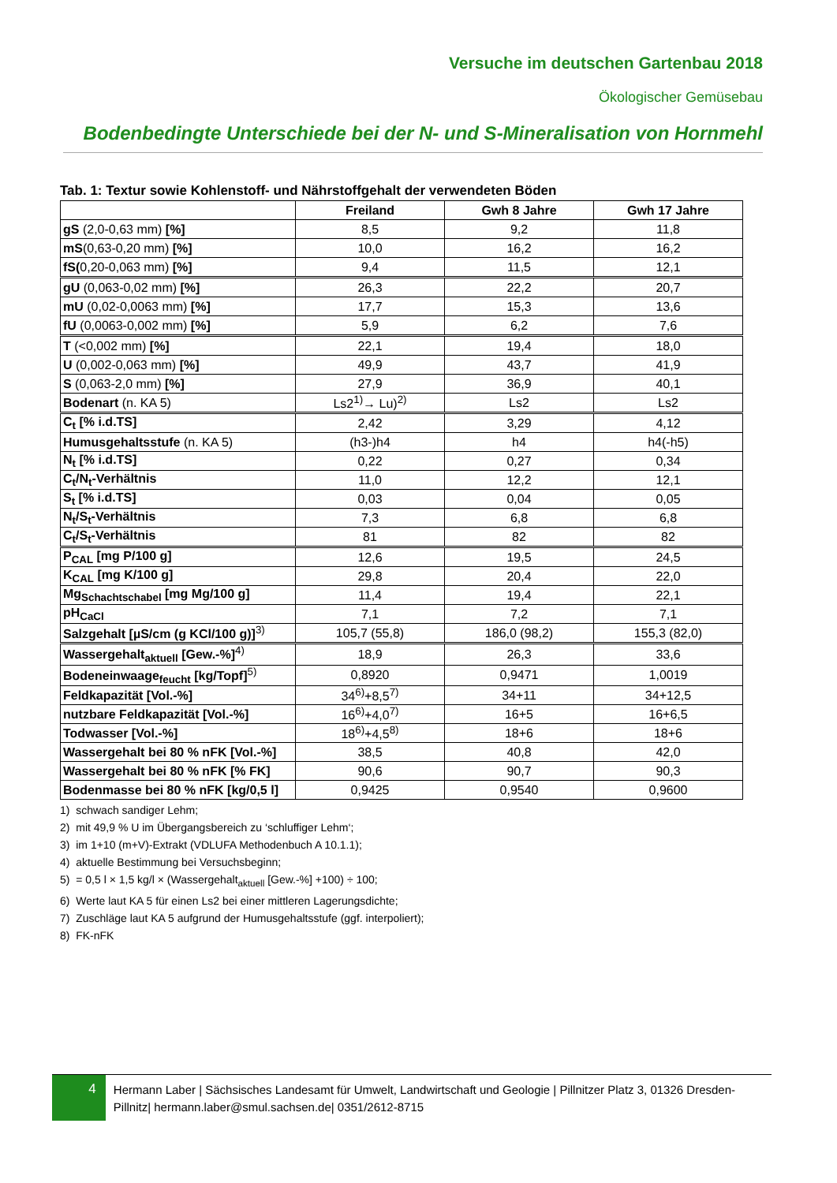Versuche im deutschen Gartenbau 2018
Ökologischer Gemüsebau
Bodenbedingte Unterschiede bei der N- und S-Mineralisation von Hornmehl
Tab. 1: Textur sowie Kohlenstoff- und Nährstoffgehalt der verwendeten Böden
| | Freiland | Gwh 8 Jahre | Gwh 17 Jahre |
| --- | --- | --- | --- |
| gS (2,0-0,63 mm) [%] | 8,5 | 9,2 | 11,8 |
| mS (0,63-0,20 mm) [%] | 10,0 | 16,2 | 16,2 |
| fS( 0,20-0,063 mm) [%] | 9,4 | 11,5 | 12,1 |
| gU (0,063-0,02 mm) [%] | 26,3 | 22,2 | 20,7 |
| mU (0,02-0,0063 mm) [%] | 17,7 | 15,3 | 13,6 |
| fU (0,0063-0,002 mm) [%] | 5,9 | 6,2 | 7,6 |
| T (<0,002 mm) [%] | 22,1 | 19,4 | 18,0 |
| U (0,002-0,063 mm) [%] | 49,9 | 43,7 | 41,9 |
| S (0,063-2,0 mm) [%] | 27,9 | 36,9 | 40,1 |
| Bodenart (n. KA 5) | Ls2<sup>1)</sup>→ Lu)<sup>2)</sup> | Ls2 | Ls2 |
| C<sub>t</sub> [% i.d.TS] | 2,42 | 3,29 | 4,12 |
| Humusgehaltsstufe (n. KA 5) | (h3-)h4 | h4 | h4(-h5) |
| N<sub>t</sub> [% i.d.TS] | 0,22 | 0,27 | 0,34 |
| C<sub>t</sub>/N<sub>t</sub>-Verhältnis | 11,0 | 12,2 | 12,1 |
| S<sub>t</sub> [% i.d.TS] | 0,03 | 0,04 | 0,05 |
| N<sub>t</sub>/S<sub>t</sub>-Verhältnis | 7,3 | 6,8 | 6,8 |
| C<sub>t</sub>/S<sub>t</sub>-Verhältnis | 81 | 82 | 82 |
| P<sub>CAL</sub> [mg P/100 g] | 12,6 | 19,5 | 24,5 |
| K<sub>CAL</sub> [mg K/100 g] | 29,8 | 20,4 | 22,0 |
| Mg<sub>Schachtschabel</sub> [mg Mg/100 g] | 11,4 | 19,4 | 22,1 |
| pH<sub>CaCl</sub> | 7,1 | 7,2 | 7,1 |
| Salzgehalt [µS/cm (g KCl/100 g)]<sup>3)</sup> | 105,7 (55,8) | 186,0 (98,2) | 155,3 (82,0) |
| Wassergehalt<sub>aktuell</sub> [Gew.-%]<sup>4)</sup> | 18,9 | 26,3 | 33,6 |
| Bodeneinwaage<sub>feucht</sub> [kg/Topf]<sup>5)</sup> | 0,8920 | 0,9471 | 1,0019 |
| Feldkapazität [Vol.-%] | 34<sup>6)</sup>+8,5<sup>7)</sup> | 34+11 | 34+12,5 |
| nutzbare Feldkapazität [Vol.-%] | 16<sup>6)</sup>+4,0<sup>7)</sup> | 16+5 | 16+6,5 |
| Todwasser [Vol.-%] | 18<sup>6)</sup>+4,5<sup>8)</sup> | 18+6 | 18+6 |
| Wassergehalt bei 80 % nFK [Vol.-%] | 38,5 | 40,8 | 42,0 |
| Wassergehalt bei 80 % nFK [% FK] | 90,6 | 90,7 | 90,3 |
| Bodenmasse bei 80 % nFK [kg/0,5 l] | 0,9425 | 0,9540 | 0,9600 |
1) schwach sandiger Lehm;
2) mit 49,9 % U im Übergangsbereich zu ‘schluffiger Lehm‘;
3) im 1+10 (m+V)-Extrakt (VDLUFA Methodenbuch A 10.1.1);
4) aktuelle Bestimmung bei Versuchsbeginn;
5) = 0,5 l × 1,5 kg/l × (Wassergehalt<sub>aktuell</sub> [Gew.-%] +100) ÷ 100;
6) Werte laut KA 5 für einen Ls2 bei einer mittleren Lagerungsdichte;
7) Zuschläge laut KA 5 aufgrund der Humusgehaltsstufe (ggf. interpoliert);
8) FK-nFK
4
Hermann Laber | Sächsisches Landesamt für Umwelt, Landwirtschaft und Geologie | Pillnitzer Platz 3, 01326 Dresden-Pillnitz| hermann.laber@smul.sachsen.de| 0351/2612-8715